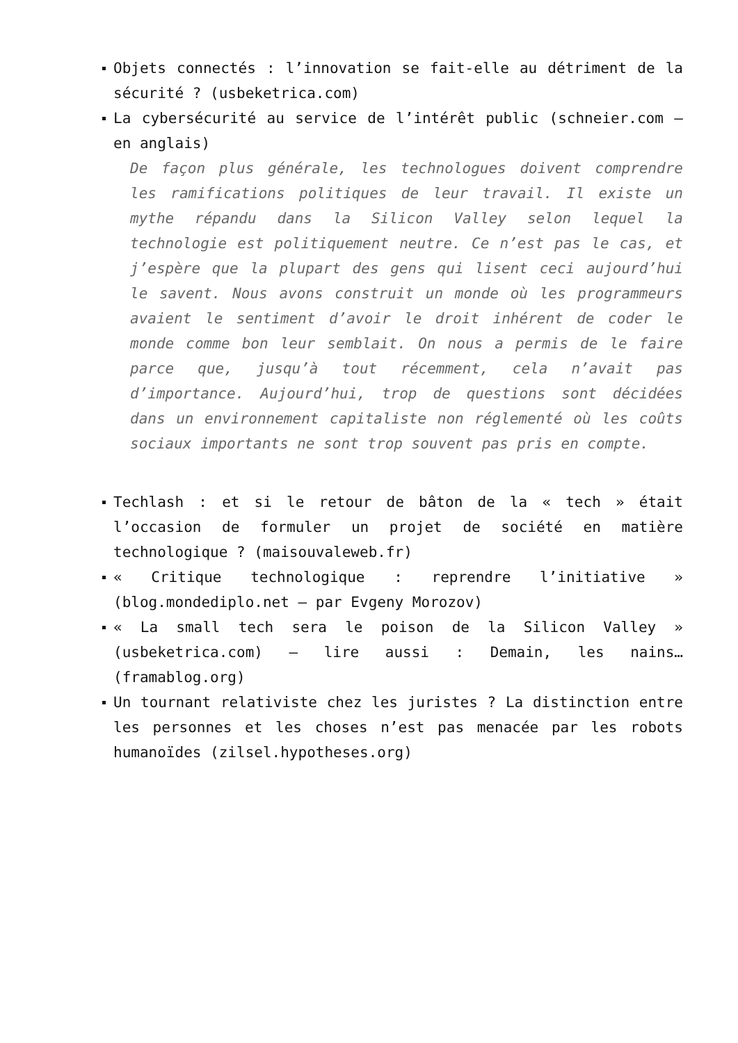Objets connectés : l’innovation se fait-elle au détriment de la sécurité ? (usbeketrica.com)
La cybersécurité au service de l’intérêt public (schneier.com – en anglais)
De façon plus générale, les technologues doivent comprendre les ramifications politiques de leur travail. Il existe un mythe répandu dans la Silicon Valley selon lequel la technologie est politiquement neutre. Ce n’est pas le cas, et j’espère que la plupart des gens qui lisent ceci aujourd’hui le savent. Nous avons construit un monde où les programmeurs avaient le sentiment d’avoir le droit inhérent de coder le monde comme bon leur semblait. On nous a permis de le faire parce que, jusqu’à tout récemment, cela n’avait pas d’importance. Aujourd’hui, trop de questions sont décidées dans un environnement capitaliste non réglementé où les coûts sociaux importants ne sont trop souvent pas pris en compte.
Techlash : et si le retour de bâton de la « tech » était l’occasion de formuler un projet de société en matière technologique ? (maisouvaleweb.fr)
« Critique technologique : reprendre l’initiative » (blog.mondediplo.net – par Evgeny Morozov)
« La small tech sera le poison de la Silicon Valley » (usbeketrica.com) – lire aussi : Demain, les nains… (framablog.org)
Un tournant relativiste chez les juristes ? La distinction entre les personnes et les choses n’est pas menacée par les robots humanoïdes (zilsel.hypotheses.org)